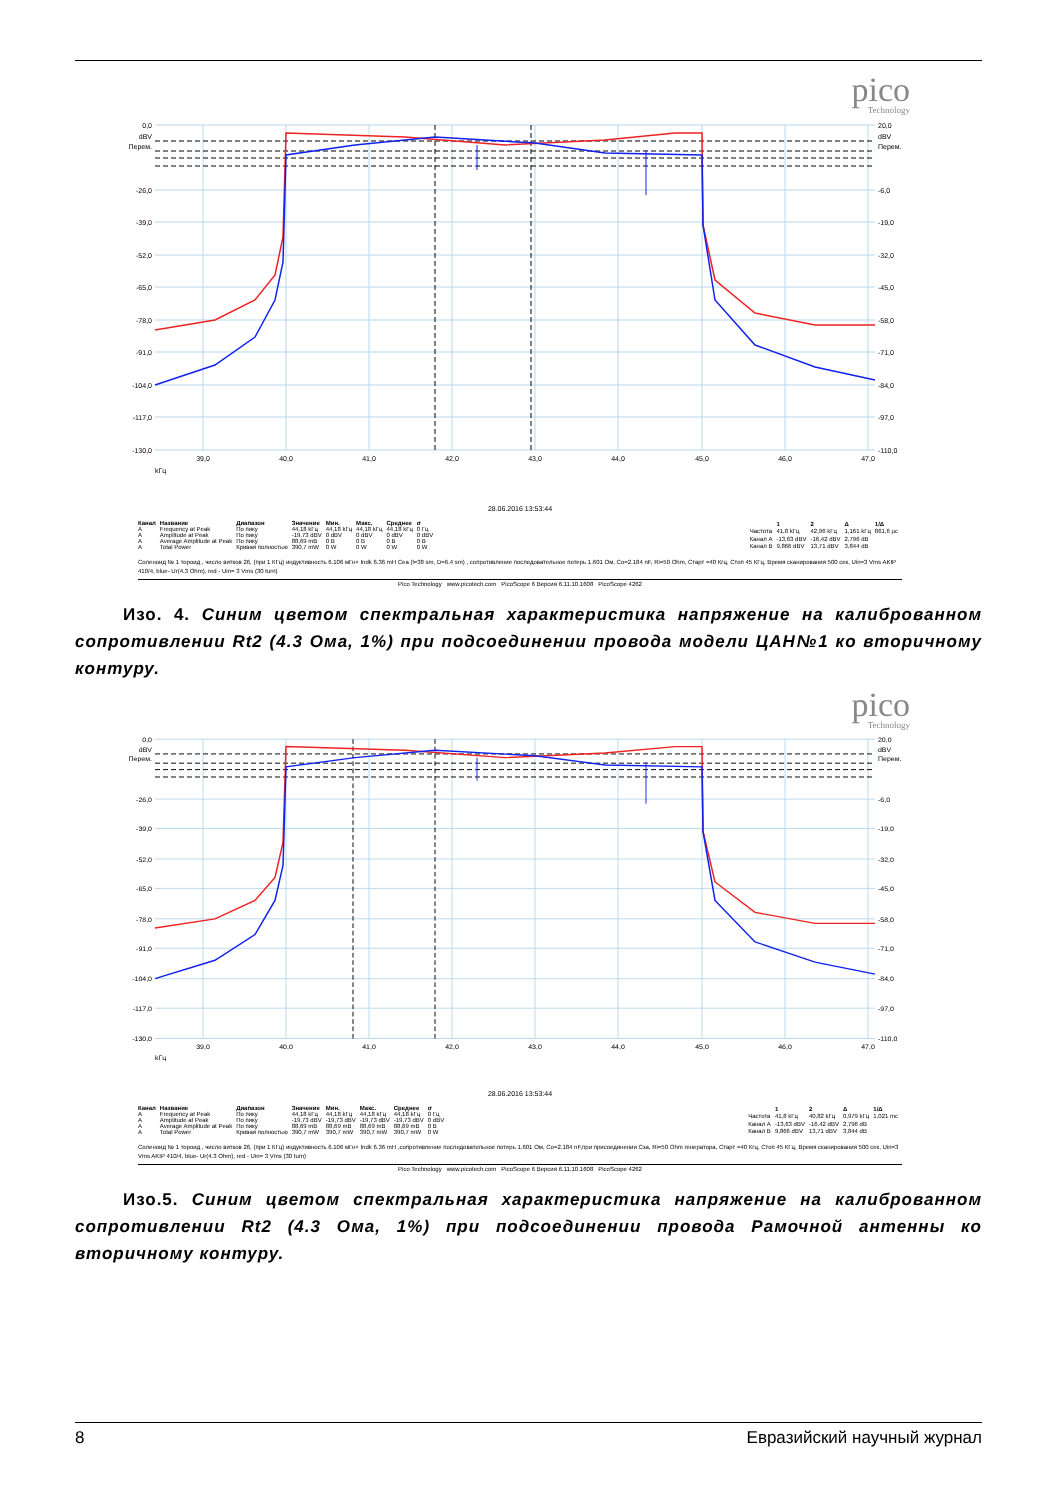pico
Technology
0,0
dBV
Перем.
-26,0
-39,0
-52,0
-65,0
-78,0
-91,0
-104,0
-117,0
-130,0
20,0
dBV
Перем.
-6,0
-19,0
-32,0
-45,0
-58,0
-71,0
-84,0
-97,0
-110,0
39,0
40,0
41,0
42,0
43,0
44,0
45,0
46,0
47,0
kГц
28.06.2016 13:53:44
| Канал | Название | Диапазон | Значение | Мин. | Макс. | Среднее | σ |
| --- | --- | --- | --- | --- | --- | --- | --- |
| A | Frequency at Peak | По пику | 44,18 kГц | 44,18 kГц | 44,18 kГц | 44,18 kГц | 0 Гц |
| A | Amplitude at Peak | По пику | -19,73 dBV | 0 dBV | 0 dBV | 0 dBV | 0 dBV |
| A | Average Amplitude at Peak | По пику | 88,69 mB | 0 B | 0 B | 0 B | 0 B |
| A | Total Power | Кривая полностью | 390,7 mW | 0 W | 0 W | 0 W | 0 W |
| | 1 | 2 | Δ | 1/Δ |
| --- | --- | --- | --- | --- |
| Частота | 41,8 kГц | 42,96 kГц | 1,161 kГц | 861,6 µc |
| Канал A | -13,63 dBV | -16,42 dBV | 2,796 dB | |
| Канал B | 9,866 dBV | 13,71 dBV | 3,844 dB | |
Соленоид № 1 тороид , число витков 26, (при 1 КГц) индуктивность 6.106 мГн+ Indk 6.36 mH Cea (l=38 sm, D=6.4 sm) , сопротивление последовательное потерь 1.601 Ом, Co=2.184 nF, Ri=50 Ohm, Старт =40 Кгц, Стоп 45 КГц, Время сканирования 500 сек, Uin=3 Vms AKIP 410/4, blue- Ur(4.3 Ohm), red - Uin= 3 Vms (30 turn)
Pico Technology www.picotech.com PicoScope 6 Версия 6.11.10.1608 PicoScope 4262
Изо. 4. Синим цветом спектральная характеристика напряжение на калиброванном сопротивлении Rt2 (4.3 Ома, 1%) при подсоединении провода модели ЦАН№1 ко вторичному контуру.
pico
Technology
0,0
dBV
Перем.
-26,0
-39,0
-52,0
-65,0
-78,0
-91,0
-104,0
-117,0
-130,0
20,0
dBV
Перем.
-6,0
-19,0
-32,0
-45,0
-58,0
-71,0
-84,0
-97,0
-110,0
39,0
40,0
41,0
42,0
43,0
44,0
45,0
46,0
47,0
kГц
28.06.2016 13:53:44
| Канал | Название | Диапазон | Значение | Мин. | Макс. | Среднее | σ |
| --- | --- | --- | --- | --- | --- | --- | --- |
| A | Frequency at Peak | По пику | 44,18 kГц | 44,18 kГц | 44,18 kГц | 44,18 kГц | 0 Гц |
| A | Amplitude at Peak | По пику | -19,73 dBV | -19,73 dBV | -19,73 dBV | -19,73 dBV | 0 dBV |
| A | Average Amplitude at Peak | По пику | 88,69 mB | 88,69 mB | 88,69 mB | 88,69 mB | 0 B |
| A | Total Power | Кривая полностью | 390,7 mW | 390,7 mW | 390,7 mW | 390,7 mW | 0 W |
| | 1 | 2 | Δ | 1/Δ |
| --- | --- | --- | --- | --- |
| Частота | 41,8 kГц | 40,82 kГц | 0,979 kГц | 1,021 mc |
| Канал A | -13,63 dBV | -16,42 dBV | 2,796 dB | |
| Канал B | 9,866 dBV | 13,71 dBV | 3,844 dB | |
Соленоид № 1 тороид , число витков 26, (при 1 КГц) индуктивность 6.106 мГн+ Indk 6.36 mH ,сопротивление последовательное потерь 1.601 Ом, Co=2.184 nF,при присоединении Cза, Ri=50 Ohm генератора, Старт =40 Кгц, Стоп 45 КГц, Время сканирования 500 сек, Uin=3 Vms AKIP 410/4, blue- Ur(4.3 Ohm), red - Uin= 3 Vms (30 turn)
Pico Technology www.picotech.com PicoScope 6 Версия 6.11.10.1608 PicoScope 4262
Изо.5. Синим цветом спектральная характеристика напряжение на калиброванном сопротивлении Rt2 (4.3 Ома, 1%) при подсоединении провода Рамочной антенны ко вторичному контуру.
8 Евразийский научный журнал